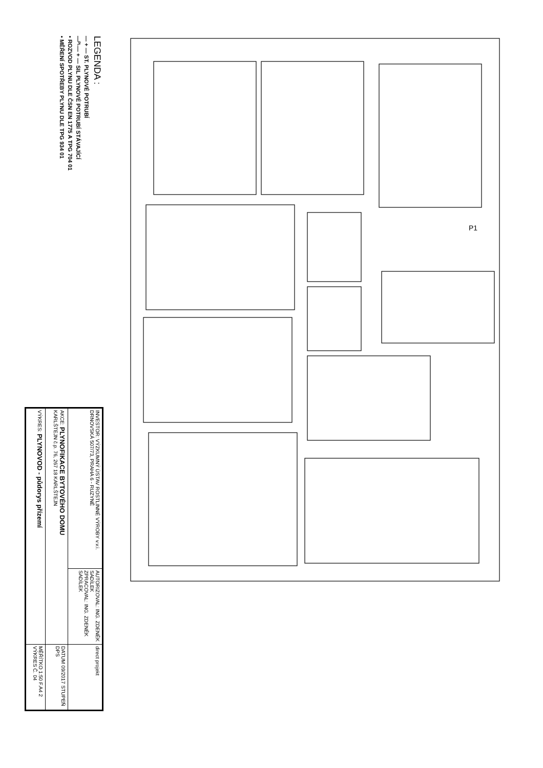LEGENDA :
— + — ST. PLYNOVÉ POTRUBÍ
—ᴾᴸ— + — SIL PLYNOVÉ POTRUBÍ STÁVAJÍCÍ
• ROZVOD PLYNU DLE ČSN EN 1775 A TPG 704 01
• MĚŘENÍ SPOTŘEBY PLYNU DLE TPG 934 01
P1
| INVESTOR: VÝZKUMNÝ ÚSTAV ROSTLINNÉ VÝROBY v.v.i. DRNOVSKÁ 507/73, PRAHA 6 - RUZYNĚ | AUTORIZOVAL: ING. ZDENĚK SADÍLEK ZPRACOVAL: ING. ZDENĚK SADÍLEK | direct projekt |
| AKCE: PLYNOFIKACE BYTOVÉHO DOMU KARLŠTEJN č.p. 76, 267 18 KARLŠTEJN | | DATUM 09/2017 STUPEŇ DPS |
| VÝKRES: PLYNOVOD - půdorys přízemí | | MĚŘÍTKO 1:50 F.A4 2 VÝKRES Č. 04 |